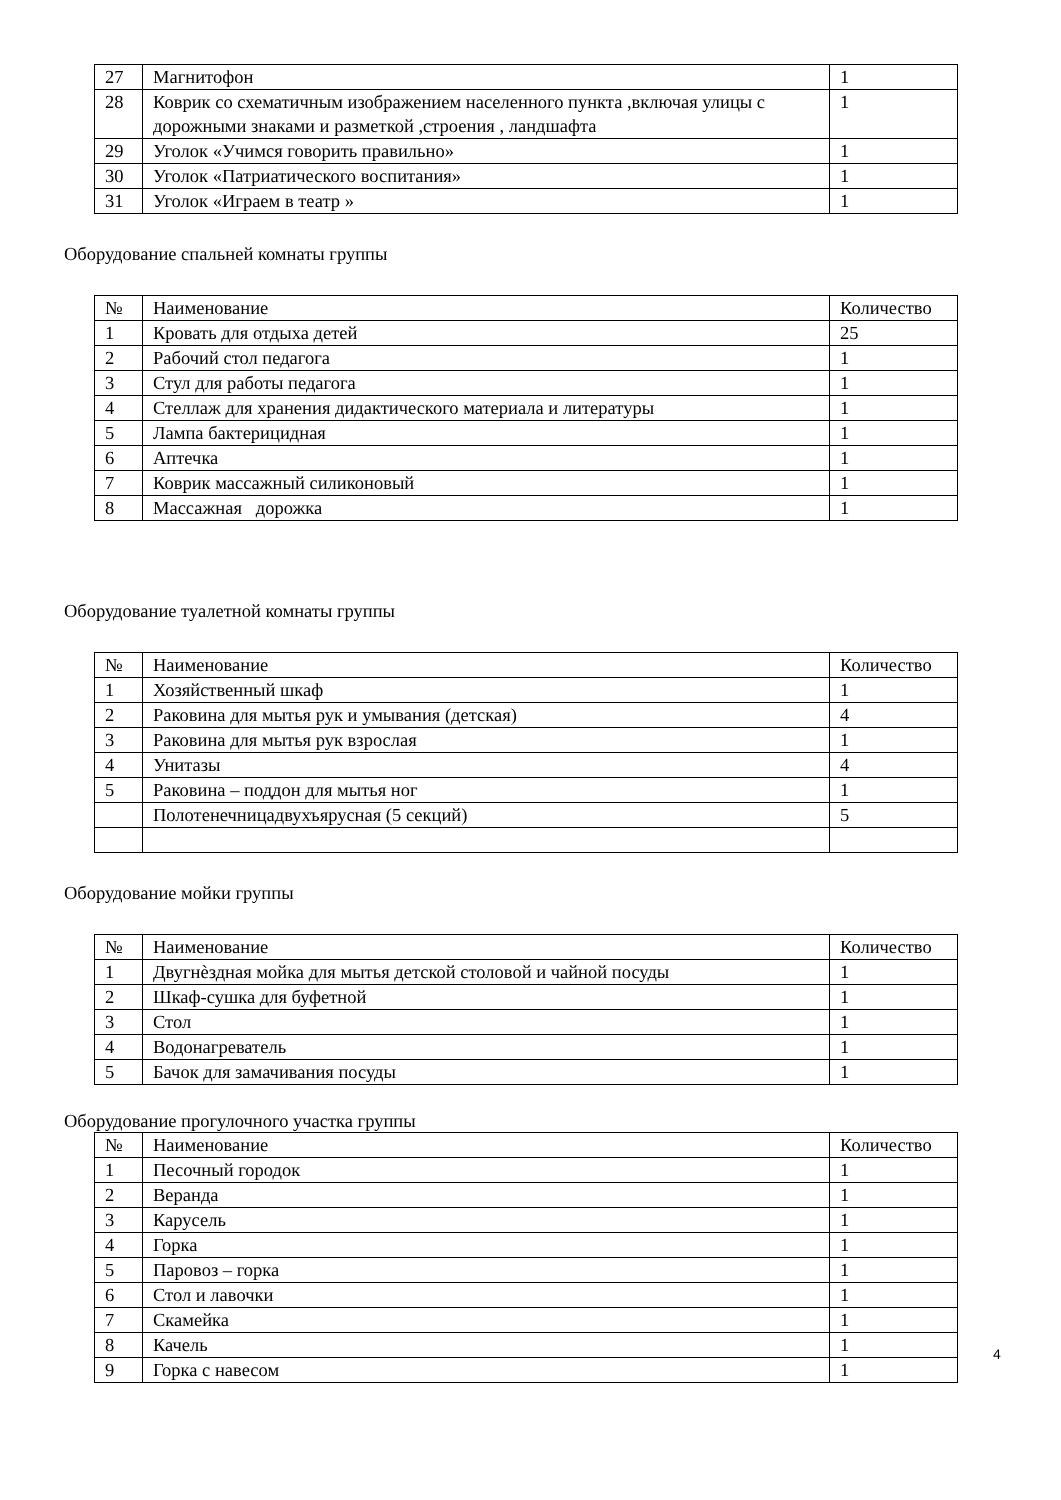| 27 | Магнитофон | 1 |
| 28 | Коврик со схематичным изображением населенного пункта ,включая улицы с дорожными знаками и разметкой ,строения , ландшафта | 1 |
| 29 | Уголок «Учимся говорить правильно» | 1 |
| 30 | Уголок «Патриатического воспитания» | 1 |
| 31 | Уголок «Играем в театр » | 1 |
Оборудование спальней комнаты группы
| № | Наименование | Количество |
| 1 | Кровать для отдыха детей | 25 |
| 2 | Рабочий стол педагога | 1 |
| 3 | Стул для работы педагога | 1 |
| 4 | Стеллаж для хранения дидактического материала и литературы | 1 |
| 5 | Лампа бактерицидная | 1 |
| 6 | Аптечка | 1 |
| 7 | Коврик массажный силиконовый | 1 |
| 8 | Массажная дорожка | 1 |
Оборудование туалетной комнаты группы
| № | Наименование | Количество |
| 1 | Хозяйственный шкаф | 1 |
| 2 | Раковина для мытья рук и умывания (детская) | 4 |
| 3 | Раковина для мытья рук взрослая | 1 |
| 4 | Унитазы | 4 |
| 5 | Раковина – поддон для мытья ног | 1 |
| | Полотенечницадвухъярусная (5 секций) | 5 |
Оборудование мойки группы
| № | Наименование | Количество |
| 1 | Двугнѐздная мойка для мытья детской столовой и чайной посуды | 1 |
| 2 | Шкаф-сушка для буфетной | 1 |
| 3 | Стол | 1 |
| 4 | Водонагреватель | 1 |
| 5 | Бачок для замачивания посуды | 1 |
Оборудование прогулочного участка группы
| № | Наименование | Количество |
| 1 | Песочный городок | 1 |
| 2 | Веранда | 1 |
| 3 | Карусель | 1 |
| 4 | Горка | 1 |
| 5 | Паровоз – горка | 1 |
| 6 | Стол и лавочки | 1 |
| 7 | Скамейка | 1 |
| 8 | Качель | 1 |
| 9 | Горка с навесом | 1 |
4